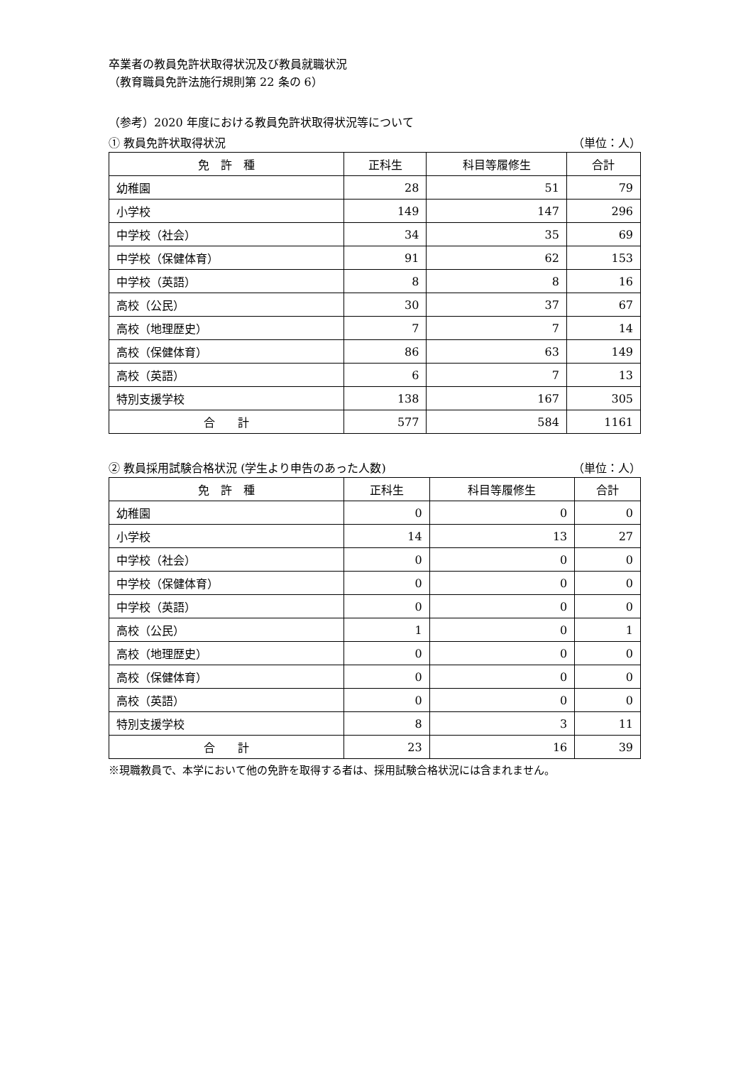卒業者の教員免許状取得状況及び教員就職状況
（教育職員免許法施行規則第 22 条の 6）
（参考）2020 年度における教員免許状取得状況等について
① 教員免許状取得状況 （単位：人）
| 免 許 種 | 正科生 | 科目等履修生 | 合計 |
| --- | --- | --- | --- |
| 幼稚園 | 28 | 51 | 79 |
| 小学校 | 149 | 147 | 296 |
| 中学校（社会） | 34 | 35 | 69 |
| 中学校（保健体育） | 91 | 62 | 153 |
| 中学校（英語） | 8 | 8 | 16 |
| 高校（公民） | 30 | 37 | 67 |
| 高校（地理歴史） | 7 | 7 | 14 |
| 高校（保健体育） | 86 | 63 | 149 |
| 高校（英語） | 6 | 7 | 13 |
| 特別支援学校 | 138 | 167 | 305 |
| 合 計 | 577 | 584 | 1161 |
② 教員採用試験合格状況 (学生より申告のあった人数) （単位：人）
| 免 許 種 | 正科生 | 科目等履修生 | 合計 |
| --- | --- | --- | --- |
| 幼稚園 | 0 | 0 | 0 |
| 小学校 | 14 | 13 | 27 |
| 中学校（社会） | 0 | 0 | 0 |
| 中学校（保健体育） | 0 | 0 | 0 |
| 中学校（英語） | 0 | 0 | 0 |
| 高校（公民） | 1 | 0 | 1 |
| 高校（地理歴史） | 0 | 0 | 0 |
| 高校（保健体育） | 0 | 0 | 0 |
| 高校（英語） | 0 | 0 | 0 |
| 特別支援学校 | 8 | 3 | 11 |
| 合 計 | 23 | 16 | 39 |
※現職教員で、本学において他の免許を取得する者は、採用試験合格状況には含まれません。